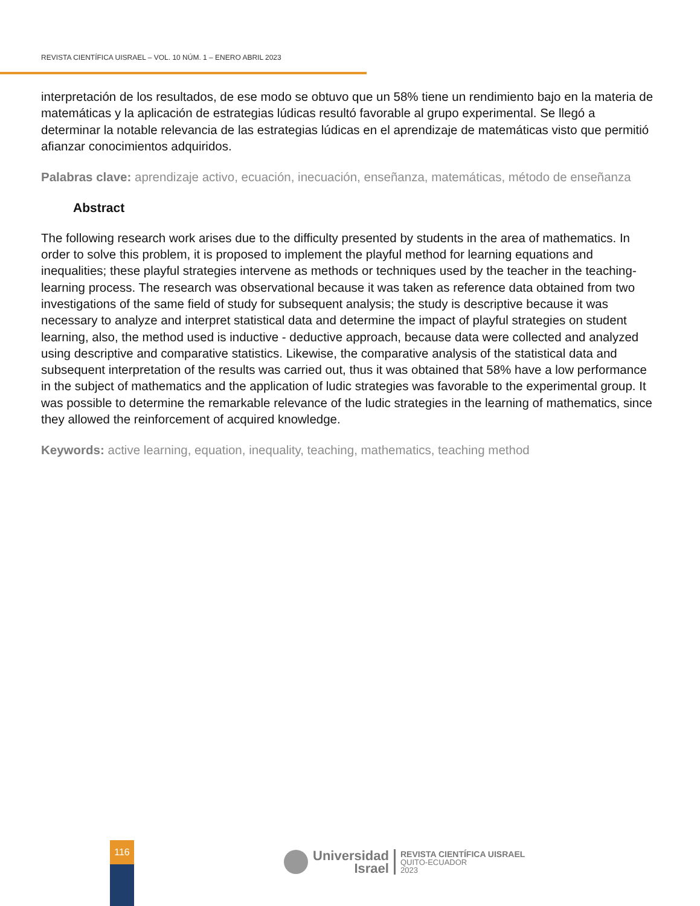REVISTA CIENTÍFICA UISRAEL – VOL. 10 NÚM. 1 – ENERO ABRIL 2023
interpretación de los resultados, de ese modo se obtuvo que un 58% tiene un rendimiento bajo en la materia de matemáticas y la aplicación de estrategias lúdicas resultó favorable al grupo experimental. Se llegó a determinar la notable relevancia de las estrategias lúdicas en el aprendizaje de matemáticas visto que permitió afianzar conocimientos adquiridos.
Palabras clave: aprendizaje activo, ecuación, inecuación, enseñanza, matemáticas, método de enseñanza
Abstract
The following research work arises due to the difficulty presented by students in the area of mathematics. In order to solve this problem, it is proposed to implement the playful method for learning equations and inequalities; these playful strategies intervene as methods or techniques used by the teacher in the teaching-learning process. The research was observational because it was taken as reference data obtained from two investigations of the same field of study for subsequent analysis; the study is descriptive because it was necessary to analyze and interpret statistical data and determine the impact of playful strategies on student learning, also, the method used is inductive - deductive approach, because data were collected and analyzed using descriptive and comparative statistics. Likewise, the comparative analysis of the statistical data and subsequent interpretation of the results was carried out, thus it was obtained that 58% have a low performance in the subject of mathematics and the application of ludic strategies was favorable to the experimental group. It was possible to determine the remarkable relevance of the ludic strategies in the learning of mathematics, since they allowed the reinforcement of acquired knowledge.
Keywords: active learning, equation, inequality, teaching, mathematics, teaching method
116
Universidad
Israel
REVISTA CIENTÍFICA UISRAEL
QUITO-ECUADOR
2023